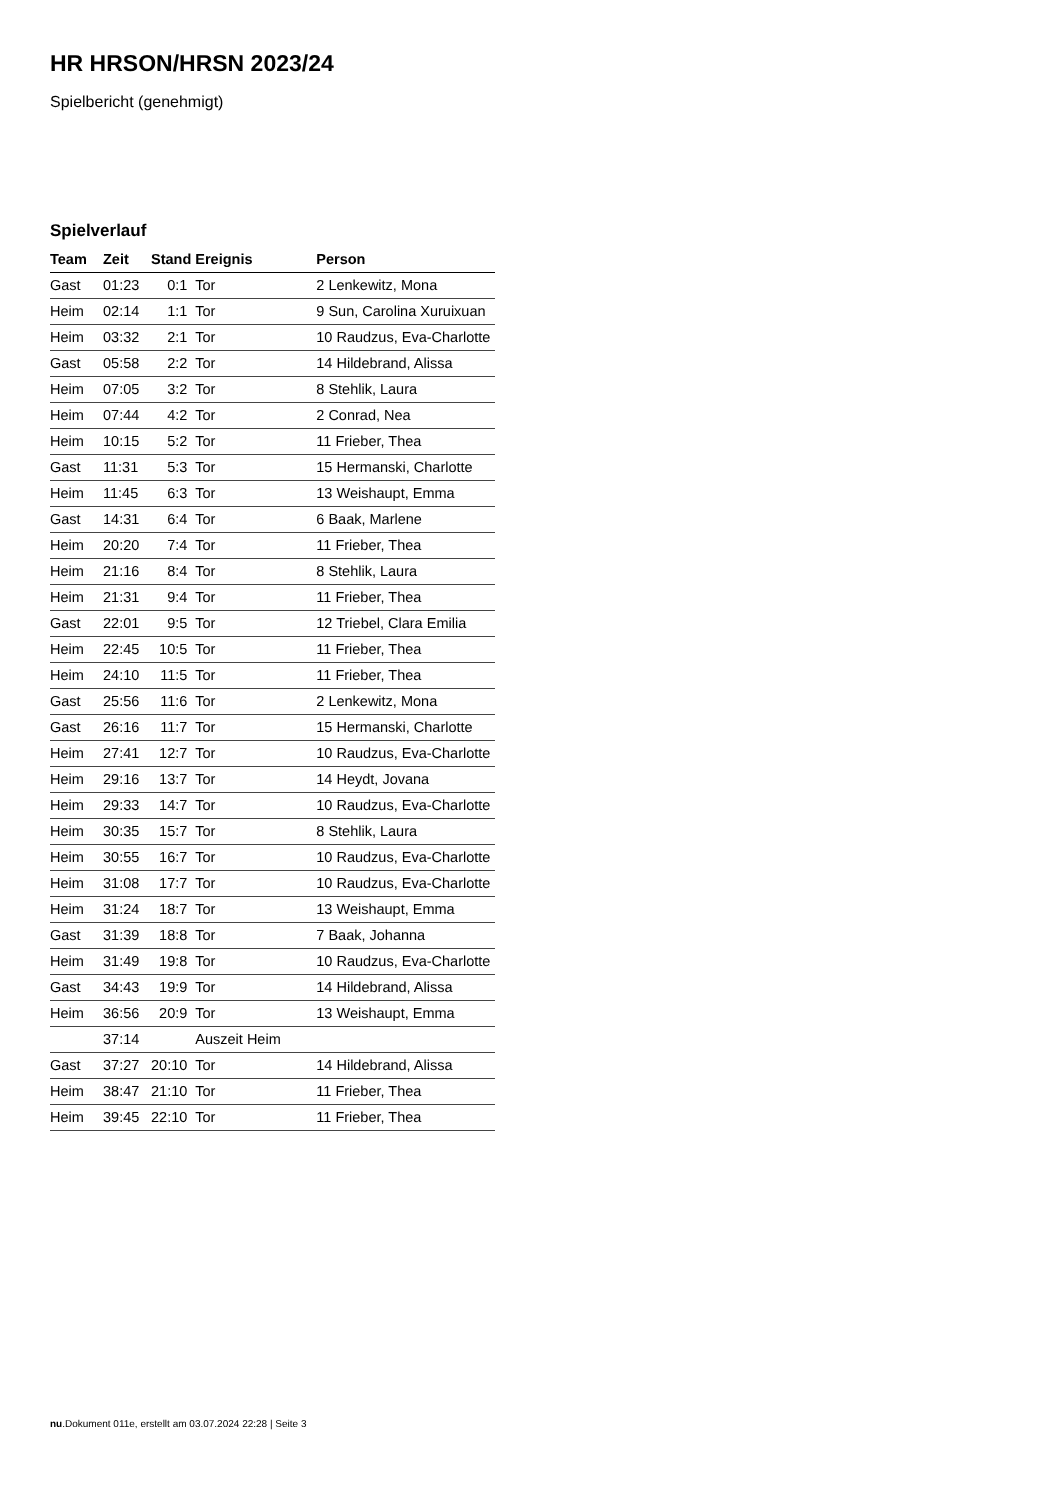HR HRSON/HRSN 2023/24
Spielbericht (genehmigt)
Spielverlauf
| Team | Zeit | Stand | Ereignis | Person |
| --- | --- | --- | --- | --- |
| Gast | 01:23 | 0:1 | Tor | 2 Lenkewitz, Mona |
| Heim | 02:14 | 1:1 | Tor | 9 Sun, Carolina Xuruixuan |
| Heim | 03:32 | 2:1 | Tor | 10 Raudzus, Eva-Charlotte |
| Gast | 05:58 | 2:2 | Tor | 14 Hildebrand, Alissa |
| Heim | 07:05 | 3:2 | Tor | 8 Stehlik, Laura |
| Heim | 07:44 | 4:2 | Tor | 2 Conrad, Nea |
| Heim | 10:15 | 5:2 | Tor | 11 Frieber, Thea |
| Gast | 11:31 | 5:3 | Tor | 15 Hermanski, Charlotte |
| Heim | 11:45 | 6:3 | Tor | 13 Weishaupt, Emma |
| Gast | 14:31 | 6:4 | Tor | 6 Baak, Marlene |
| Heim | 20:20 | 7:4 | Tor | 11 Frieber, Thea |
| Heim | 21:16 | 8:4 | Tor | 8 Stehlik, Laura |
| Heim | 21:31 | 9:4 | Tor | 11 Frieber, Thea |
| Gast | 22:01 | 9:5 | Tor | 12 Triebel, Clara Emilia |
| Heim | 22:45 | 10:5 | Tor | 11 Frieber, Thea |
| Heim | 24:10 | 11:5 | Tor | 11 Frieber, Thea |
| Gast | 25:56 | 11:6 | Tor | 2 Lenkewitz, Mona |
| Gast | 26:16 | 11:7 | Tor | 15 Hermanski, Charlotte |
| Heim | 27:41 | 12:7 | Tor | 10 Raudzus, Eva-Charlotte |
| Heim | 29:16 | 13:7 | Tor | 14 Heydt, Jovana |
| Heim | 29:33 | 14:7 | Tor | 10 Raudzus, Eva-Charlotte |
| Heim | 30:35 | 15:7 | Tor | 8 Stehlik, Laura |
| Heim | 30:55 | 16:7 | Tor | 10 Raudzus, Eva-Charlotte |
| Heim | 31:08 | 17:7 | Tor | 10 Raudzus, Eva-Charlotte |
| Heim | 31:24 | 18:7 | Tor | 13 Weishaupt, Emma |
| Gast | 31:39 | 18:8 | Tor | 7 Baak, Johanna |
| Heim | 31:49 | 19:8 | Tor | 10 Raudzus, Eva-Charlotte |
| Gast | 34:43 | 19:9 | Tor | 14 Hildebrand, Alissa |
| Heim | 36:56 | 20:9 | Tor | 13 Weishaupt, Emma |
| | 37:14 | | Auszeit Heim | |
| Gast | 37:27 | 20:10 | Tor | 14 Hildebrand, Alissa |
| Heim | 38:47 | 21:10 | Tor | 11 Frieber, Thea |
| Heim | 39:45 | 22:10 | Tor | 11 Frieber, Thea |
nu.Dokument 011e, erstellt am 03.07.2024 22:28 | Seite 3